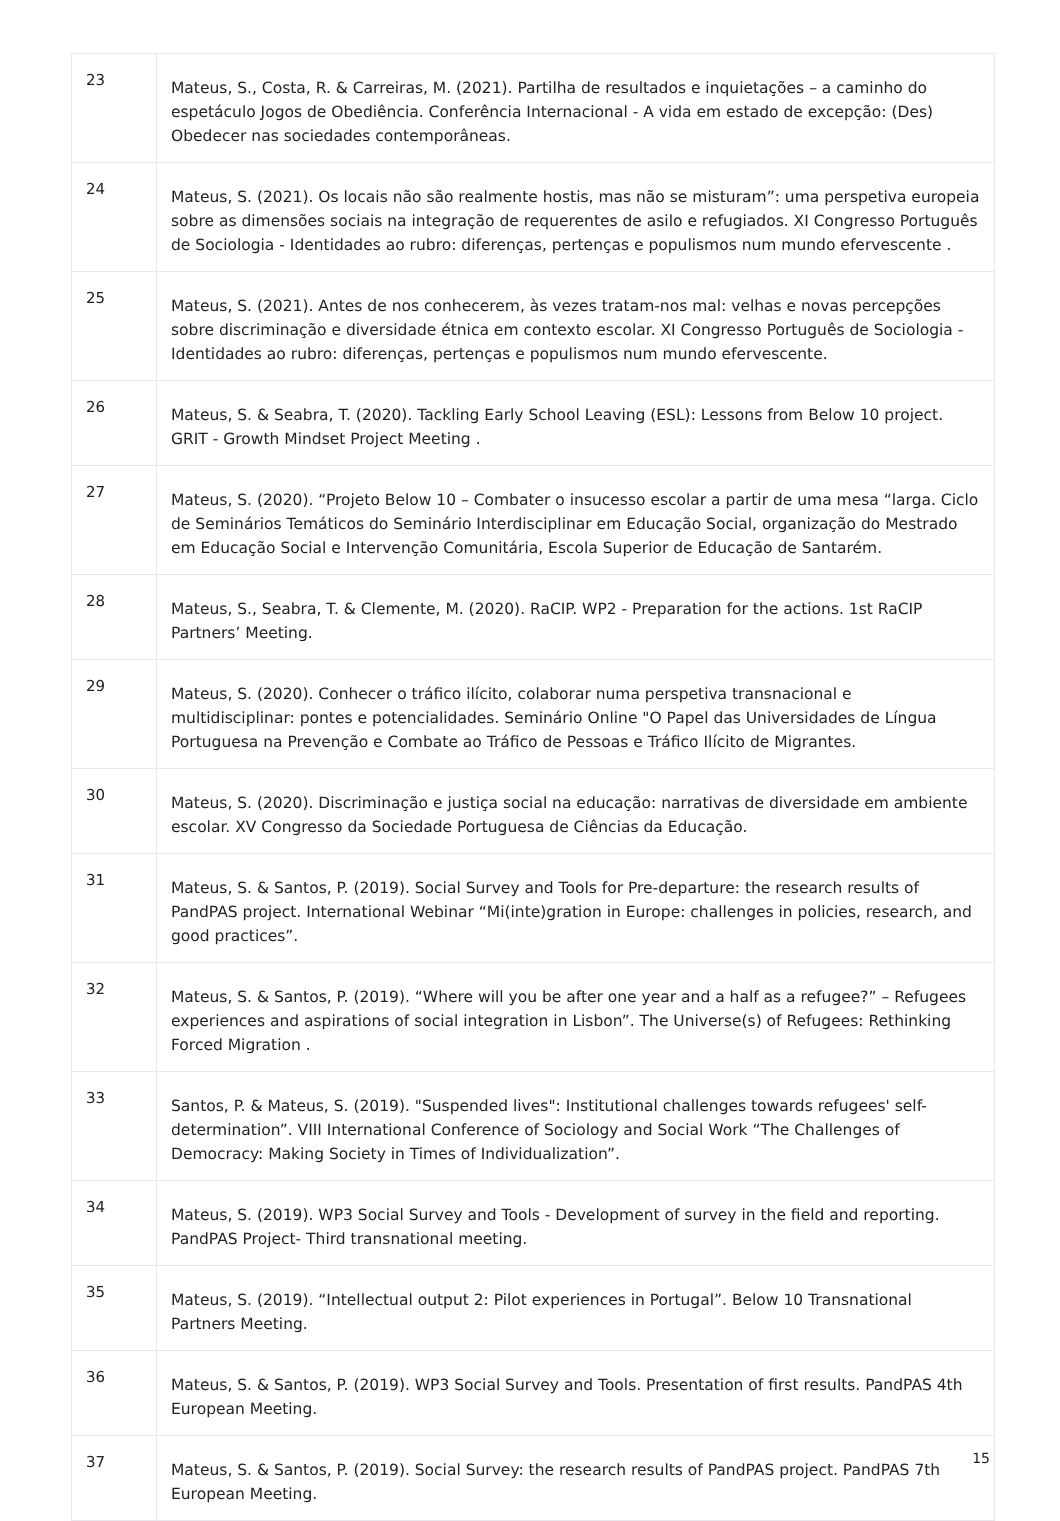| 23 | Mateus, S., Costa, R. & Carreiras, M. (2021). Partilha de resultados e inquietações – a caminho do espetáculo Jogos de Obediência. Conferência Internacional - A vida em estado de excepção: (Des) Obedecer nas sociedades contemporâneas. |
| 24 | Mateus, S. (2021). Os locais não são realmente hostis, mas não se misturam”: uma perspetiva europeia sobre as dimensões sociais na integração de requerentes de asilo e refugiados. XI Congresso Português de Sociologia - Identidades ao rubro: diferenças, pertenças e populismos num mundo efervescente . |
| 25 | Mateus, S. (2021). Antes de nos conhecerem, às vezes tratam-nos mal: velhas e novas percepções sobre discriminação e diversidade étnica em contexto escolar. XI Congresso Português de Sociologia - Identidades ao rubro: diferenças, pertenças e populismos num mundo efervescente. |
| 26 | Mateus, S. & Seabra, T. (2020). Tackling Early School Leaving (ESL): Lessons from Below 10 project. GRIT - Growth Mindset Project Meeting . |
| 27 | Mateus, S. (2020). “Projeto Below 10 – Combater o insucesso escolar a partir de uma mesa “larga. Ciclo de Seminários Temáticos do Seminário Interdisciplinar em Educação Social, organização do Mestrado em Educação Social e Intervenção Comunitária, Escola Superior de Educação de Santarém. |
| 28 | Mateus, S., Seabra, T. & Clemente, M. (2020). RaCIP. WP2 - Preparation for the actions. 1st RaCIP Partners’ Meeting. |
| 29 | Mateus, S. (2020). Conhecer o tráfico ilícito, colaborar numa perspetiva transnacional e multidisciplinar: pontes e potencialidades. Seminário Online "O Papel das Universidades de Língua Portuguesa na Prevenção e Combate ao Tráfico de Pessoas e Tráfico Ilícito de Migrantes. |
| 30 | Mateus, S. (2020). Discriminação e justiça social na educação: narrativas de diversidade em ambiente escolar. XV Congresso da Sociedade Portuguesa de Ciências da Educação. |
| 31 | Mateus, S. & Santos, P. (2019). Social Survey and Tools for Pre-departure: the research results of PandPAS project. International Webinar “Mi(inte)gration in Europe: challenges in policies, research, and good practices”. |
| 32 | Mateus, S. & Santos, P. (2019). “Where will you be after one year and a half as a refugee?” – Refugees experiences and aspirations of social integration in Lisbon”. The Universe(s) of Refugees: Rethinking Forced Migration . |
| 33 | Santos, P. & Mateus, S. (2019). "Suspended lives": Institutional challenges towards refugees' self-determination”. VIII International Conference of Sociology and Social Work “The Challenges of Democracy: Making Society in Times of Individualization”. |
| 34 | Mateus, S. (2019). WP3 Social Survey and Tools - Development of survey in the field and reporting. PandPAS Project- Third transnational meeting. |
| 35 | Mateus, S. (2019). “Intellectual output 2: Pilot experiences in Portugal”. Below 10 Transnational Partners Meeting. |
| 36 | Mateus, S. & Santos, P. (2019). WP3 Social Survey and Tools. Presentation of first results. PandPAS 4th European Meeting. |
| 37 | Mateus, S. & Santos, P. (2019). Social Survey: the research results of PandPAS project. PandPAS 7th European Meeting. |
15